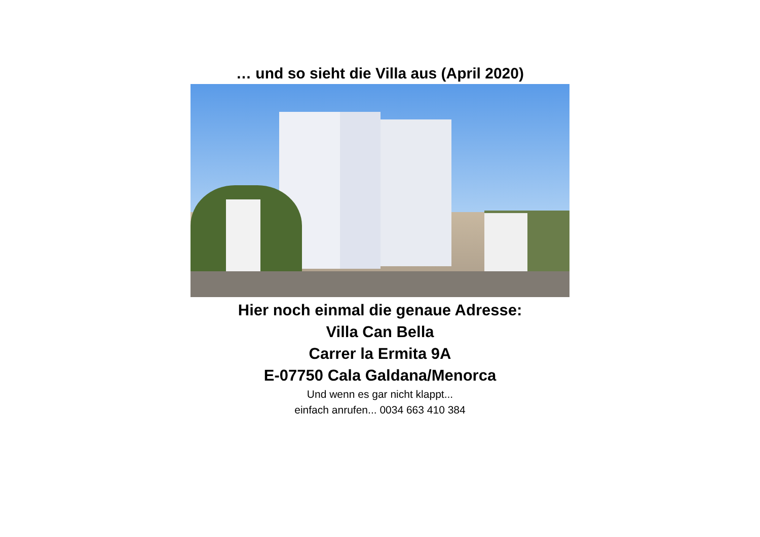… und so sieht die Villa aus (April 2020)
Hier noch einmal die genaue Adresse:
Villa Can Bella
Carrer la Ermita 9A
E-07750 Cala Galdana/Menorca
Und wenn es gar nicht klappt...
einfach anrufen... 0034 663 410 384